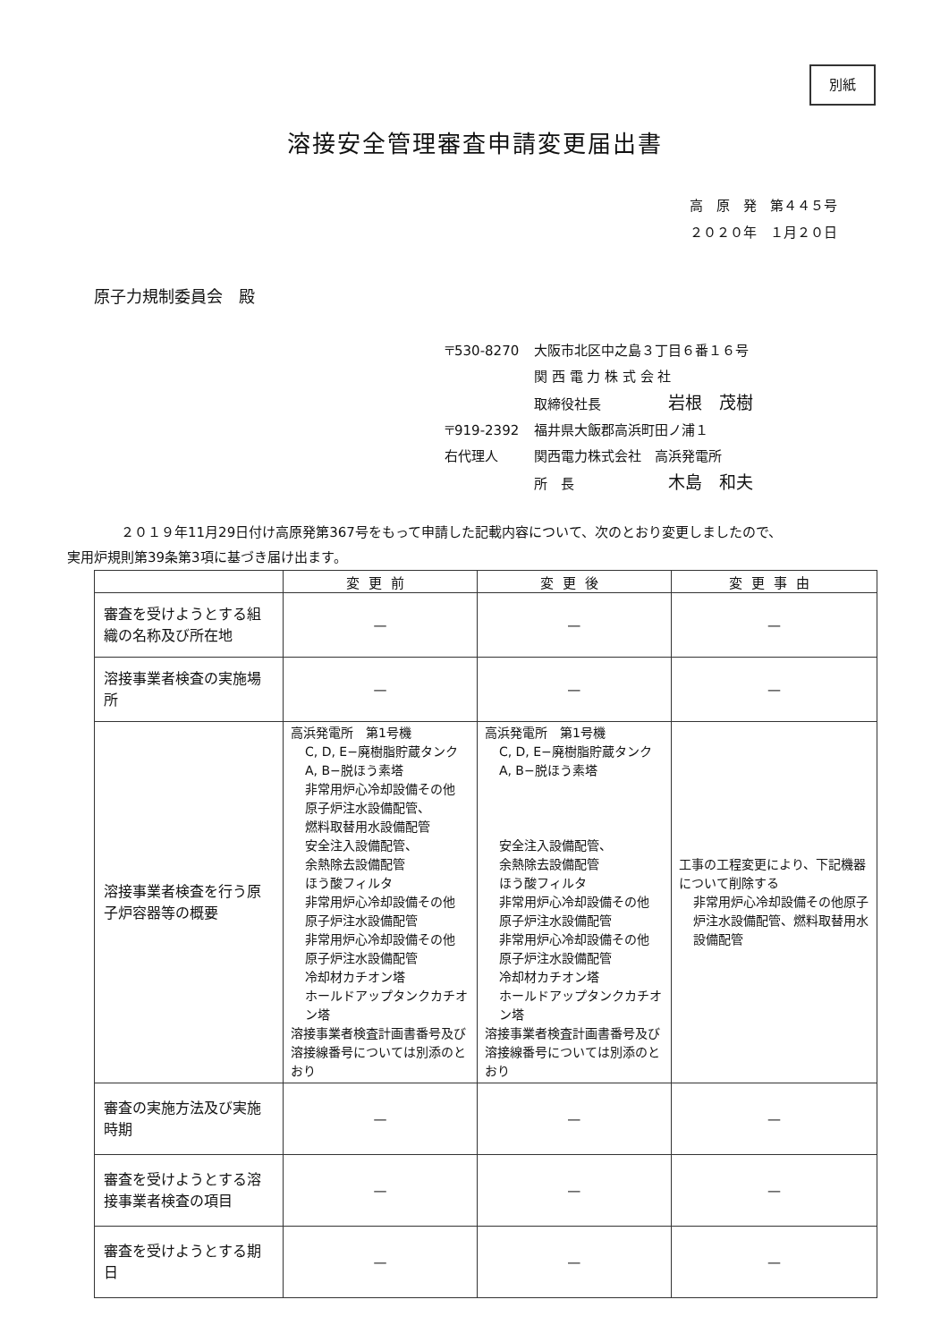別紙
溶接安全管理審査申請変更届出書
高　原　発　第４４５号
２０２０年　１月２０日
原子力規制委員会　殿
〒530-8270 大阪市北区中之島３丁目６番１６号
関 西 電 力 株 式 会 社
取締役社長　　　　　岩根　茂樹
〒919-2392 福井県大飯郡高浜町田ノ浦１
右代理人 関西電力株式会社　高浜発電所
所　長　　　　　　　木島　和夫
２０１９年11月29日付け高原発第367号をもって申請した記載内容について、次のとおり変更しましたので、
実用炉規則第39条第3項に基づき届け出ます。
| | 変更前 | 変更後 | 変更事由 |
| --- | --- | --- | --- |
| 審査を受けようとする組織の名称及び所在地 | — | — | — |
| 溶接事業者検査の実施場所 | — | — | — |
| 溶接事業者検査を行う原子炉容器等の概要 | 高浜発電所 第1号機 C, D, E−廃樹脂貯蔵タンク A, B−脱ほう素塔 非常用炉心冷却設備その他 原子炉注水設備配管、 燃料取替用水設備配管 安全注入設備配管、 余熱除去設備配管 ほう酸フィルタ 非常用炉心冷却設備その他 原子炉注水設備配管 非常用炉心冷却設備その他 原子炉注水設備配管 冷却材カチオン塔 ホールドアップタンクカチオン塔 溶接事業者検査計画書番号及び溶接線番号については別添のとおり | 高浜発電所 第1号機 C, D, E−廃樹脂貯蔵タンク A, B−脱ほう素塔 安全注入設備配管、 余熱除去設備配管 ほう酸フィルタ 非常用炉心冷却設備その他 原子炉注水設備配管 非常用炉心冷却設備その他 原子炉注水設備配管 冷却材カチオン塔 ホールドアップタンクカチオン塔 溶接事業者検査計画書番号及び溶接線番号については別添のとおり | 工事の工程変更により、下記機器について削除する 非常用炉心冷却設備その他原子炉注水設備配管、燃料取替用水設備配管 |
| 審査の実施方法及び実施時期 | — | — | — |
| 審査を受けようとする溶接事業者検査の項目 | — | — | — |
| 審査を受けようとする期日 | — | — | — |